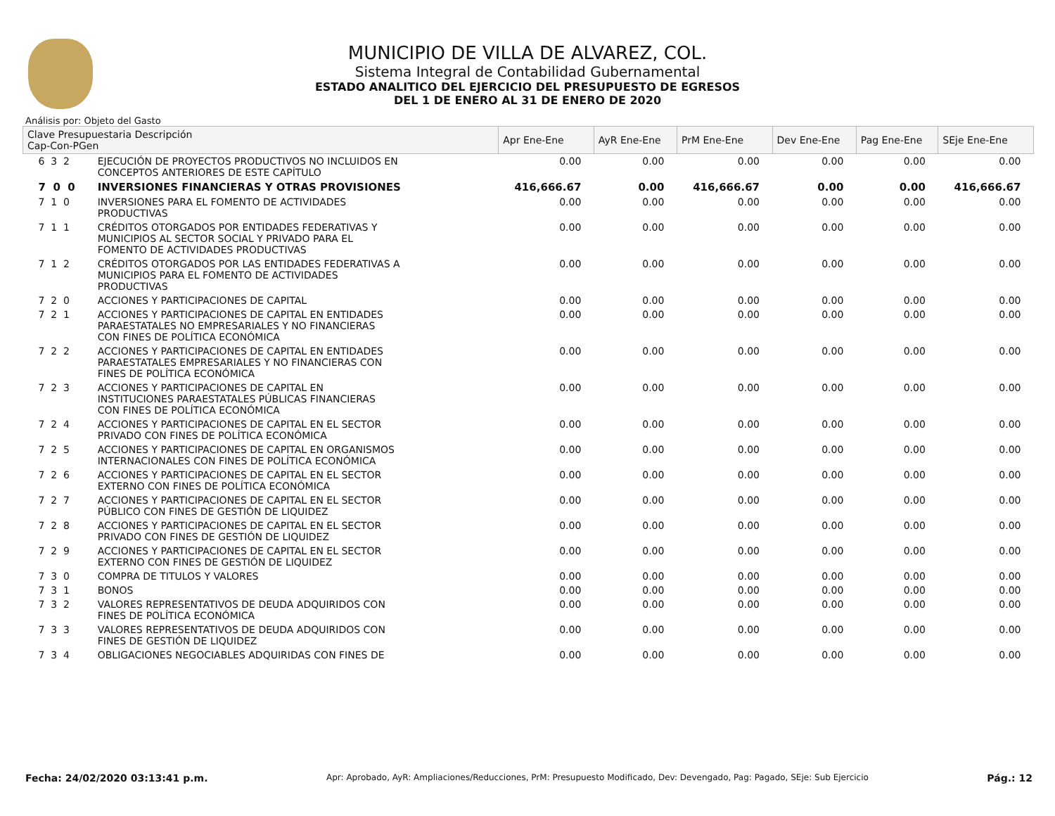MUNICIPIO DE VILLA DE ALVAREZ, COL.
Sistema Integral de Contabilidad Gubernamental
ESTADO ANALITICO DEL EJERCICIO DEL PRESUPUESTO DE EGRESOS
DEL 1 DE ENERO AL 31 DE ENERO DE 2020
Análisis por: Objeto del Gasto
| Clave Presupuestaria Descripción Cap-Con-PGen | | Apr Ene-Ene | AyR Ene-Ene | PrM Ene-Ene | Dev Ene-Ene | Pag Ene-Ene | SEje Ene-Ene |
| --- | --- | --- | --- | --- | --- | --- | --- |
| 6 3 2 | EJECUCIÓN DE PROYECTOS PRODUCTIVOS NO INCLUIDOS EN CONCEPTOS ANTERIORES DE ESTE CAPÍTULO | 0.00 | 0.00 | 0.00 | 0.00 | 0.00 | 0.00 |
| 7 0 0 | INVERSIONES FINANCIERAS Y OTRAS PROVISIONES | 416,666.67 | 0.00 | 416,666.67 | 0.00 | 0.00 | 416,666.67 |
| 7 1 0 | INVERSIONES PARA EL FOMENTO DE ACTIVIDADES PRODUCTIVAS | 0.00 | 0.00 | 0.00 | 0.00 | 0.00 | 0.00 |
| 7 1 1 | CRÉDITOS OTORGADOS POR ENTIDADES FEDERATIVAS Y MUNICIPIOS AL SECTOR SOCIAL Y PRIVADO PARA EL FOMENTO DE ACTIVIDADES PRODUCTIVAS | 0.00 | 0.00 | 0.00 | 0.00 | 0.00 | 0.00 |
| 7 1 2 | CRÉDITOS OTORGADOS POR LAS ENTIDADES FEDERATIVAS A MUNICIPIOS PARA EL FOMENTO DE ACTIVIDADES PRODUCTIVAS | 0.00 | 0.00 | 0.00 | 0.00 | 0.00 | 0.00 |
| 7 2 0 | ACCIONES Y PARTICIPACIONES DE CAPITAL | 0.00 | 0.00 | 0.00 | 0.00 | 0.00 | 0.00 |
| 7 2 1 | ACCIONES Y PARTICIPACIONES DE CAPITAL EN ENTIDADES PARAESTATALES NO EMPRESARIALES Y NO FINANCIERAS CON FINES DE POLÍTICA ECONÓMICA | 0.00 | 0.00 | 0.00 | 0.00 | 0.00 | 0.00 |
| 7 2 2 | ACCIONES Y PARTICIPACIONES DE CAPITAL EN ENTIDADES PARAESTATALES EMPRESARIALES Y NO FINANCIERAS CON FINES DE POLÍTICA ECONÓMICA | 0.00 | 0.00 | 0.00 | 0.00 | 0.00 | 0.00 |
| 7 2 3 | ACCIONES Y PARTICIPACIONES DE CAPITAL EN INSTITUCIONES PARAESTATALES PÚBLICAS FINANCIERAS CON FINES DE POLÍTICA ECONÓMICA | 0.00 | 0.00 | 0.00 | 0.00 | 0.00 | 0.00 |
| 7 2 4 | ACCIONES Y PARTICIPACIONES DE CAPITAL EN EL SECTOR PRIVADO CON FINES DE POLÍTICA ECONÓMICA | 0.00 | 0.00 | 0.00 | 0.00 | 0.00 | 0.00 |
| 7 2 5 | ACCIONES Y PARTICIPACIONES DE CAPITAL EN ORGANISMOS INTERNACIONALES CON FINES DE POLÍTICA ECONÓMICA | 0.00 | 0.00 | 0.00 | 0.00 | 0.00 | 0.00 |
| 7 2 6 | ACCIONES Y PARTICIPACIONES DE CAPITAL EN EL SECTOR EXTERNO CON FINES DE POLÍTICA ECONÓMICA | 0.00 | 0.00 | 0.00 | 0.00 | 0.00 | 0.00 |
| 7 2 7 | ACCIONES Y PARTICIPACIONES DE CAPITAL EN EL SECTOR PÚBLICO CON FINES DE GESTIÓN DE LIQUIDEZ | 0.00 | 0.00 | 0.00 | 0.00 | 0.00 | 0.00 |
| 7 2 8 | ACCIONES Y PARTICIPACIONES DE CAPITAL EN EL SECTOR PRIVADO CON FINES DE GESTIÓN DE LIQUIDEZ | 0.00 | 0.00 | 0.00 | 0.00 | 0.00 | 0.00 |
| 7 2 9 | ACCIONES Y PARTICIPACIONES DE CAPITAL EN EL SECTOR EXTERNO CON FINES DE GESTIÓN DE LIQUIDEZ | 0.00 | 0.00 | 0.00 | 0.00 | 0.00 | 0.00 |
| 7 3 0 | COMPRA DE TITULOS Y VALORES | 0.00 | 0.00 | 0.00 | 0.00 | 0.00 | 0.00 |
| 7 3 1 | BONOS | 0.00 | 0.00 | 0.00 | 0.00 | 0.00 | 0.00 |
| 7 3 2 | VALORES REPRESENTATIVOS DE DEUDA ADQUIRIDOS CON FINES DE POLÍTICA ECONÓMICA | 0.00 | 0.00 | 0.00 | 0.00 | 0.00 | 0.00 |
| 7 3 3 | VALORES REPRESENTATIVOS DE DEUDA ADQUIRIDOS CON FINES DE GESTIÓN DE LIQUIDEZ | 0.00 | 0.00 | 0.00 | 0.00 | 0.00 | 0.00 |
| 7 3 4 | OBLIGACIONES NEGOCIABLES ADQUIRIDAS CON FINES DE | 0.00 | 0.00 | 0.00 | 0.00 | 0.00 | 0.00 |
Fecha: 24/02/2020 03:13:41 p.m. Apr: Aprobado, AyR: Ampliaciones/Reducciones, PrM: Presupuesto Modificado, Dev: Devengado, Pag: Pagado, SEje: Sub Ejercicio Pág.: 12